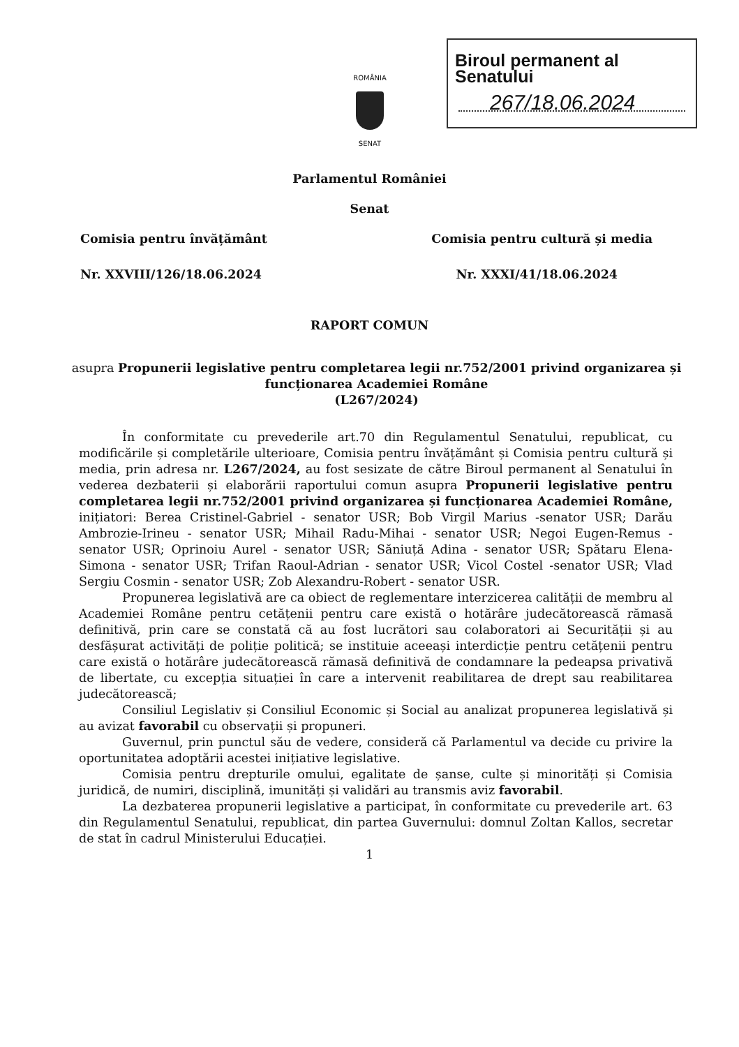ROMÂNIA
SENAT
Biroul permanent al Senatului
267/18.06.2024
Parlamentul României
Senat
Comisia pentru învățământ Comisia pentru cultură și media
Nr. XXVIII/126/18.06.2024 Nr. XXXI/41/18.06.2024
RAPORT COMUN
asupra Propunerii legislative pentru completarea legii nr.752/2001 privind organizarea și funcționarea Academiei Române
(L267/2024)
În conformitate cu prevederile art.70 din Regulamentul Senatului, republicat, cu modificările și completările ulterioare, Comisia pentru învățământ și Comisia pentru cultură și media, prin adresa nr. L267/2024, au fost sesizate de către Biroul permanent al Senatului în vederea dezbaterii și elaborării raportului comun asupra Propunerii legislative pentru completarea legii nr.752/2001 privind organizarea și funcționarea Academiei Române, inițiatori: Berea Cristinel-Gabriel - senator USR; Bob Virgil Marius -senator USR; Darău Ambrozie-Irineu - senator USR; Mihail Radu-Mihai - senator USR; Negoi Eugen-Remus - senator USR; Oprinoiu Aurel - senator USR; Săniuță Adina - senator USR; Spătaru Elena-Simona - senator USR; Trifan Raoul-Adrian - senator USR; Vicol Costel -senator USR; Vlad Sergiu Cosmin - senator USR; Zob Alexandru-Robert - senator USR.
Propunerea legislativă are ca obiect de reglementare interzicerea calității de membru al Academiei Române pentru cetățenii pentru care există o hotărâre judecătorească rămasă definitivă, prin care se constată că au fost lucrători sau colaboratori ai Securității și au desfășurat activități de poliție politică; se instituie aceeași interdicție pentru cetățenii pentru care există o hotărâre judecătorească rămasă definitivă de condamnare la pedeapsa privativă de libertate, cu excepția situației în care a intervenit reabilitarea de drept sau reabilitarea judecătorească;
Consiliul Legislativ și Consiliul Economic și Social au analizat propunerea legislativă și au avizat favorabil cu observații și propuneri.
Guvernul, prin punctul său de vedere, consideră că Parlamentul va decide cu privire la oportunitatea adoptării acestei inițiative legislative.
Comisia pentru drepturile omului, egalitate de șanse, culte și minorități și Comisia juridică, de numiri, disciplină, imunități și validări au transmis aviz favorabil.
La dezbaterea propunerii legislative a participat, în conformitate cu prevederile art. 63 din Regulamentul Senatului, republicat, din partea Guvernului: domnul Zoltan Kallos, secretar de stat în cadrul Ministerului Educației.
1